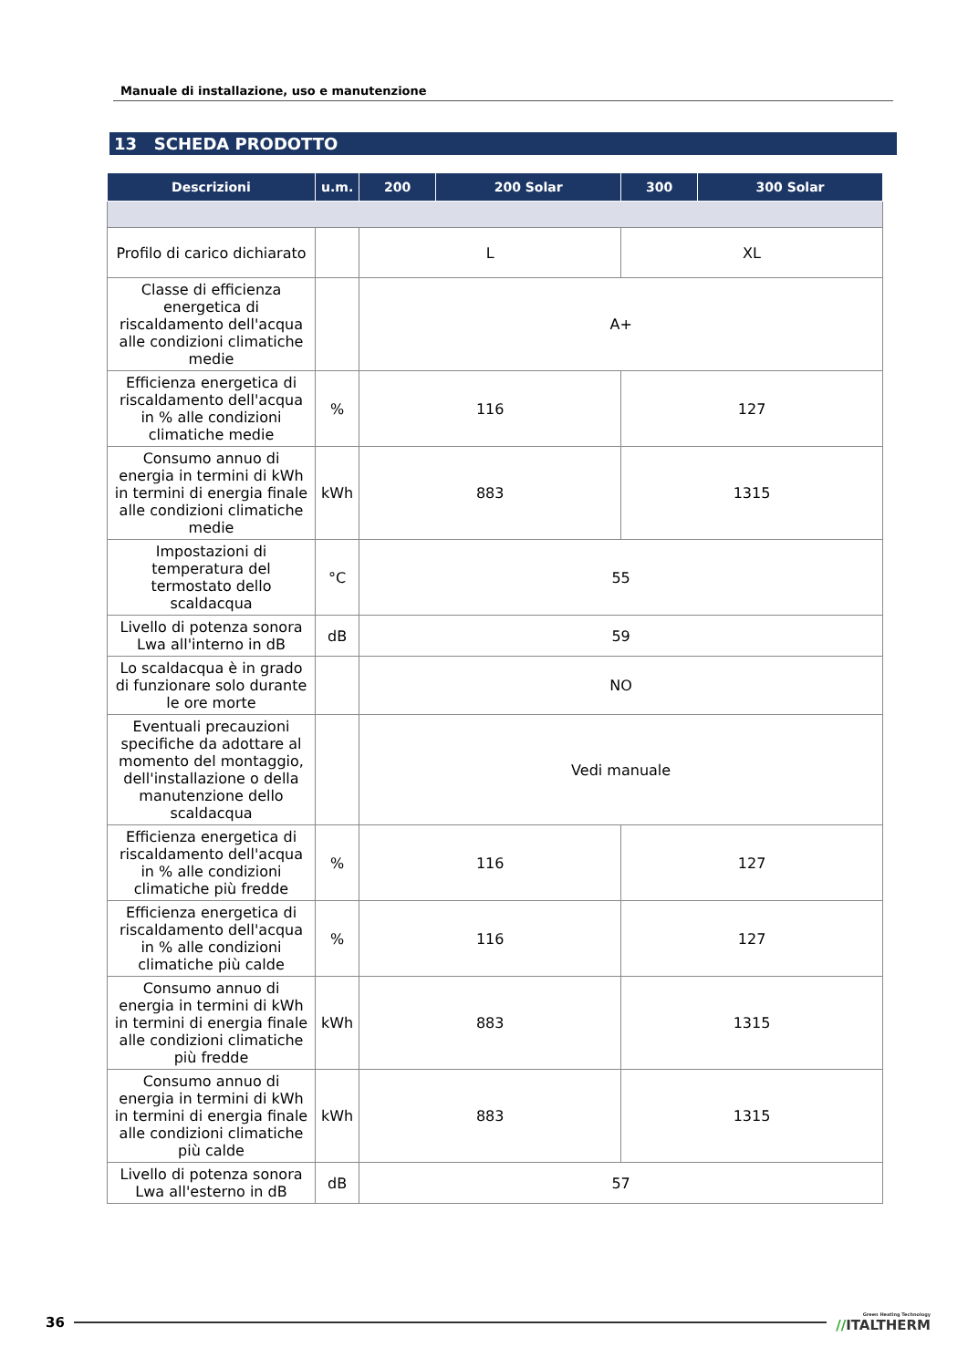Manuale di installazione, uso e manutenzione
13 SCHEDA PRODOTTO
| Descrizioni | u.m. | 200 | 200 Solar | 300 | 300 Solar |
| --- | --- | --- | --- | --- | --- |
| Profilo di carico dichiarato | | L | | XL | |
| Classe di efficienza energetica di riscaldamento dell'acqua alle condizioni climatiche medie | | A+ | | | |
| Efficienza energetica di riscaldamento dell'acqua in % alle condizioni climatiche medie | % | 116 | | 127 | |
| Consumo annuo di energia in termini di kWh in termini di energia finale alle condizioni climatiche medie | kWh | 883 | | 1315 | |
| Impostazioni di temperatura del termostato dello scaldacqua | °C | 55 | | | |
| Livello di potenza sonora Lwa all'interno in dB | dB | 59 | | | |
| Lo scaldacqua è in grado di funzionare solo durante le ore morte | | NO | | | |
| Eventuali precauzioni specifiche da adottare al momento del montaggio, dell'installazione o della manutenzione dello scaldacqua | | Vedi manuale | | | |
| Efficienza energetica di riscaldamento dell'acqua in % alle condizioni climatiche più fredde | % | 116 | | 127 | |
| Efficienza energetica di riscaldamento dell'acqua in % alle condizioni climatiche più calde | % | 116 | | 127 | |
| Consumo annuo di energia in termini di kWh in termini di energia finale alle condizioni climatiche più fredde | kWh | 883 | | 1315 | |
| Consumo annuo di energia in termini di kWh in termini di energia finale alle condizioni climatiche più calde | kWh | 883 | | 1315 | |
| Livello di potenza sonora Lwa all'esterno in dB | dB | 57 | | | |
36 Green Heating Technology
//ITALTHERM